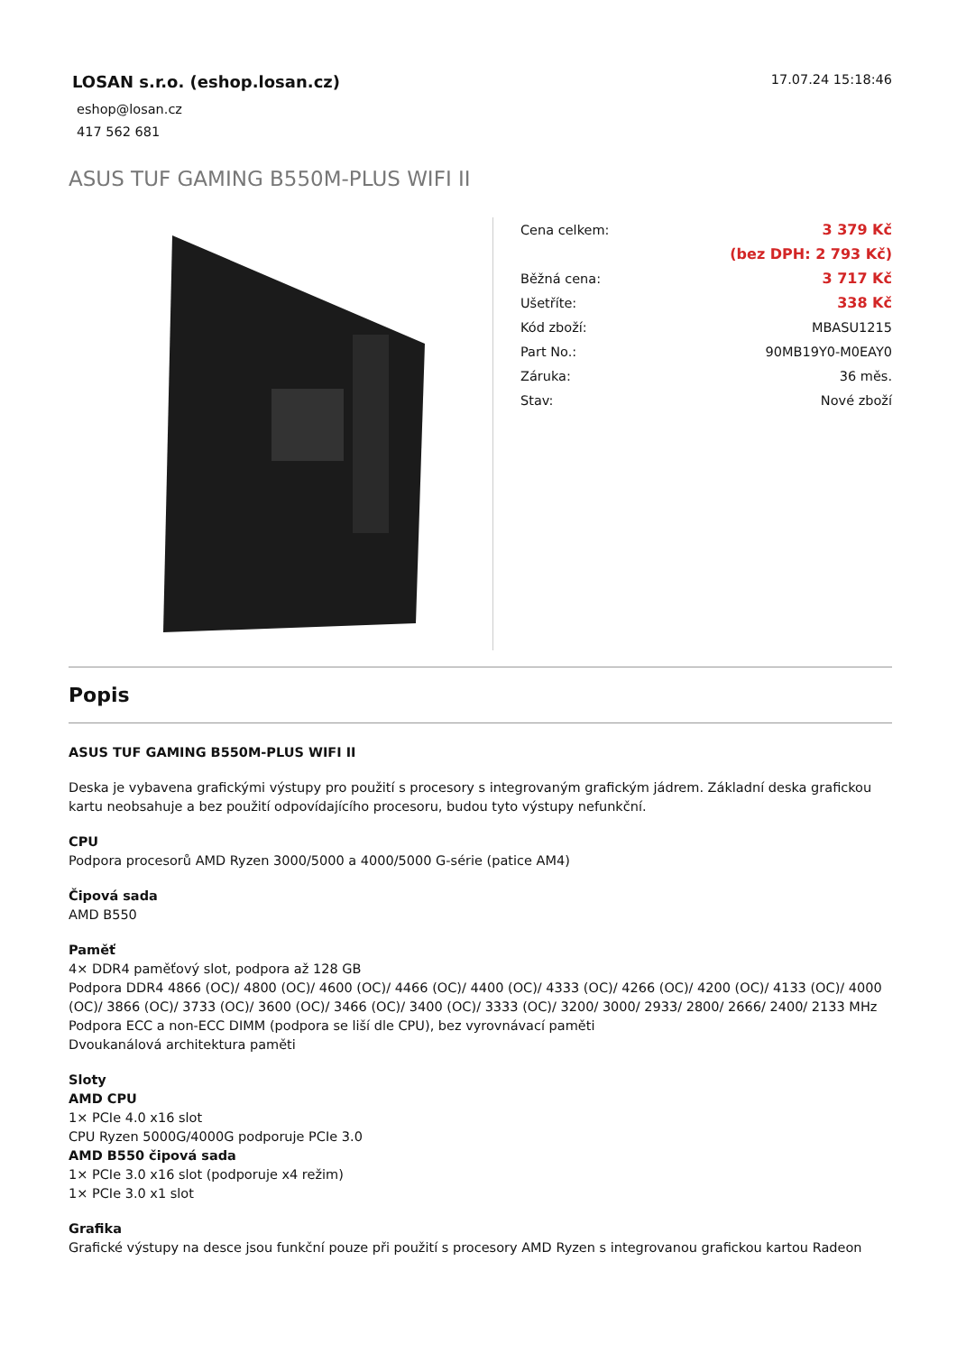LOSAN s.r.o. (eshop.losan.cz)
eshop@losan.cz
417 562 681
17.07.24 15:18:46
ASUS TUF GAMING B550M-PLUS WIFI II
| Cena celkem: | 3 379 Kč |
| | (bez DPH: 2 793 Kč) |
| Běžná cena: | 3 717 Kč |
| Ušetříte: | 338 Kč |
| Kód zboží: | MBASU1215 |
| Part No.: | 90MB19Y0-M0EAY0 |
| Záruka: | 36 měs. |
| Stav: | Nové zboží |
Popis
ASUS TUF GAMING B550M-PLUS WIFI II
Deska je vybavena grafickými výstupy pro použití s procesory s integrovaným grafickým jádrem. Základní deska grafickou kartu neobsahuje a bez použití odpovídajícího procesoru, budou tyto výstupy nefunkční.
CPU
Podpora procesorů AMD Ryzen 3000/5000 a 4000/5000 G-série (patice AM4)
Čipová sada
AMD B550
Paměť
4× DDR4 paměťový slot, podpora až 128 GB
Podpora DDR4 4866 (OC)/ 4800 (OC)/ 4600 (OC)/ 4466 (OC)/ 4400 (OC)/ 4333 (OC)/ 4266 (OC)/ 4200 (OC)/ 4133 (OC)/ 4000 (OC)/ 3866 (OC)/ 3733 (OC)/ 3600 (OC)/ 3466 (OC)/ 3400 (OC)/ 3333 (OC)/ 3200/ 3000/ 2933/ 2800/ 2666/ 2400/ 2133 MHz
Podpora ECC a non-ECC DIMM (podpora se liší dle CPU), bez vyrovnávací paměti
Dvoukanálová architektura paměti
Sloty
AMD CPU
1× PCIe 4.0 x16 slot
CPU Ryzen 5000G/4000G podporuje PCIe 3.0
AMD B550 čipová sada
1× PCIe 3.0 x16 slot (podporuje x4 režim)
1× PCIe 3.0 x1 slot
Grafika
Grafické výstupy na desce jsou funkční pouze při použití s procesory AMD Ryzen s integrovanou grafickou kartou Radeon